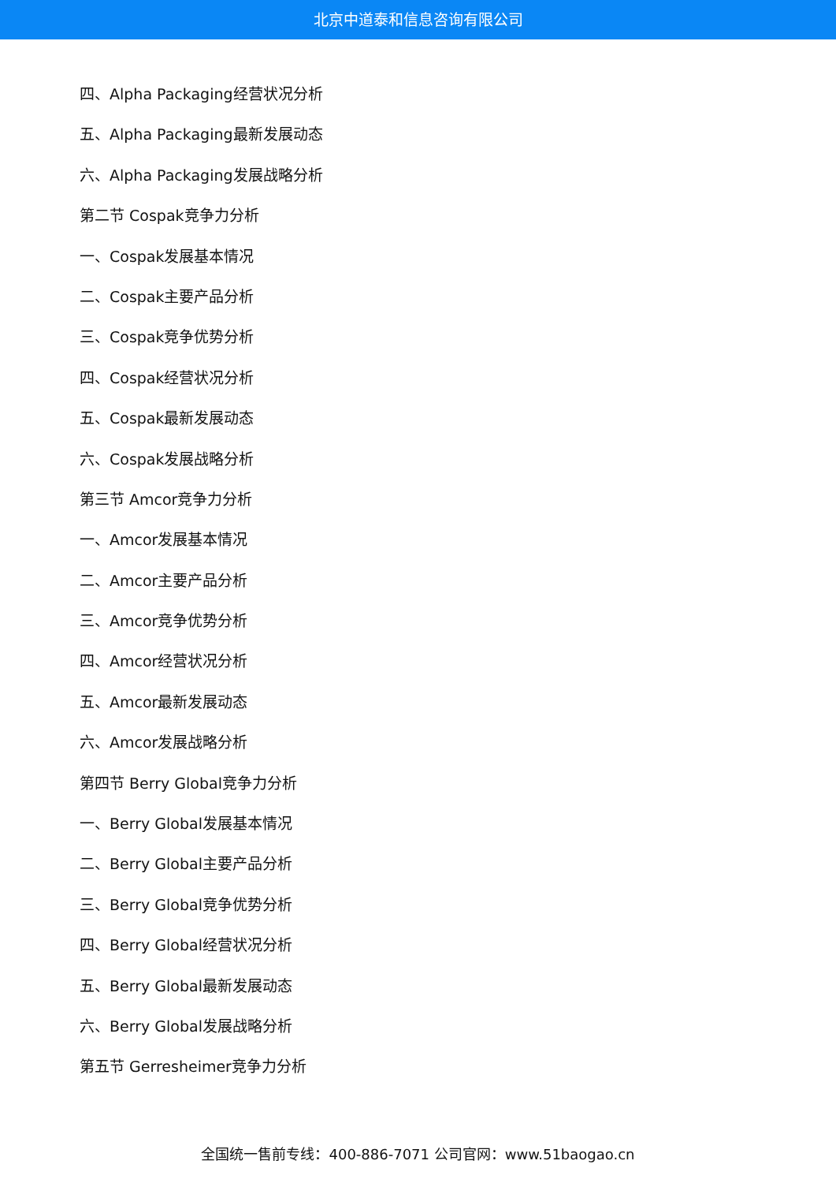北京中道泰和信息咨询有限公司
四、Alpha Packaging经营状况分析
五、Alpha Packaging最新发展动态
六、Alpha Packaging发展战略分析
第二节 Cospak竞争力分析
一、Cospak发展基本情况
二、Cospak主要产品分析
三、Cospak竞争优势分析
四、Cospak经营状况分析
五、Cospak最新发展动态
六、Cospak发展战略分析
第三节 Amcor竞争力分析
一、Amcor发展基本情况
二、Amcor主要产品分析
三、Amcor竞争优势分析
四、Amcor经营状况分析
五、Amcor最新发展动态
六、Amcor发展战略分析
第四节 Berry Global竞争力分析
一、Berry Global发展基本情况
二、Berry Global主要产品分析
三、Berry Global竞争优势分析
四、Berry Global经营状况分析
五、Berry Global最新发展动态
六、Berry Global发展战略分析
第五节 Gerresheimer竞争力分析
全国统一售前专线：400-886-7071 公司官网：www.51baogao.cn